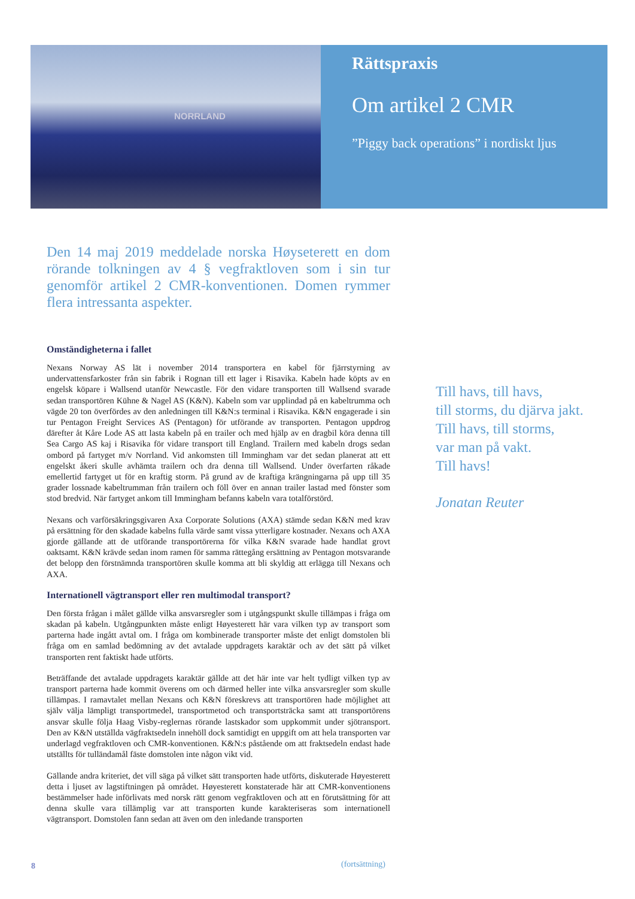NORRLAND
Rättspraxis
Om artikel 2 CMR
”Piggy back operations” i nordiskt ljus
Den 14 maj 2019 meddelade norska Høyseterett en dom rörande tolkningen av 4 § vegfraktloven som i sin tur genomför artikel 2 CMR-konventionen. Domen rymmer flera intressanta aspekter.
Omständigheterna i fallet
Nexans Norway AS lät i november 2014 transportera en kabel för fjärrstyrning av undervattensfarkoster från sin fabrik i Rognan till ett lager i Risavika. Kabeln hade köpts av en engelsk köpare i Wallsend utanför Newcastle. För den vidare transporten till Wallsend svarade sedan transportören Kühne & Nagel AS (K&N). Kabeln som var upplindad på en kabeltrumma och vägde 20 ton överfördes av den anledningen till K&N:s terminal i Risavika. K&N engagerade i sin tur Pentagon Freight Services AS (Pentagon) för utförande av transporten. Pentagon uppdrog därefter åt Kåre Lode AS att lasta kabeln på en trailer och med hjälp av en dragbil köra denna till Sea Cargo AS kaj i Risavika för vidare transport till England. Trailern med kabeln drogs sedan ombord på fartyget m/v Norrland. Vid ankomsten till Immingham var det sedan planerat att ett engelskt åkeri skulle avhämta trailern och dra denna till Wallsend. Under överfarten råkade emellertid fartyget ut för en kraftig storm. På grund av de kraftiga krängningarna på upp till 35 grader lossnade kabeltrumman från trailern och föll över en annan trailer lastad med fönster som stod bredvid. När fartyget ankom till Immingham befanns kabeln vara totalförstörd.
Nexans och varförsäkringsgivaren Axa Corporate Solutions (AXA) stämde sedan K&N med krav på ersättning för den skadade kabelns fulla värde samt vissa ytterligare kostnader. Nexans och AXA gjorde gällande att de utförande transportörerna för vilka K&N svarade hade handlat grovt oaktsamt. K&N krävde sedan inom ramen för samma rättegång ersättning av Pentagon motsvarande det belopp den förstnämnda transportören skulle komma att bli skyldig att erlägga till Nexans och AXA.
Internationell vägtransport eller ren multimodal transport?
Den första frågan i målet gällde vilka ansvarsregler som i utgångspunkt skulle tillämpas i fråga om skadan på kabeln. Utgångpunkten måste enligt Høyesterett här vara vilken typ av transport som parterna hade ingått avtal om. I fråga om kombinerade transporter måste det enligt domstolen bli fråga om en samlad bedömning av det avtalade uppdragets karaktär och av det sätt på vilket transporten rent faktiskt hade utförts.
Beträffande det avtalade uppdragets karaktär gällde att det här inte var helt tydligt vilken typ av transport parterna hade kommit överens om och därmed heller inte vilka ansvarsregler som skulle tillämpas. I ramavtalet mellan Nexans och K&N föreskrevs att transportören hade möjlighet att själv välja lämpligt transportmedel, transportmetod och transportsträcka samt att transportörens ansvar skulle följa Haag Visby-reglernas rörande lastskador som uppkommit under sjötransport. Den av K&N utställda vägfraktsedeln innehöll dock samtidigt en uppgift om att hela transporten var underlagd vegfraktloven och CMR-konventionen. K&N:s påstående om att fraktsedeln endast hade utställts för tulländamål fäste domstolen inte någon vikt vid.
Gällande andra kriteriet, det vill säga på vilket sätt transporten hade utförts, diskuterade Høyesterett detta i ljuset av lagstiftningen på området. Høyesterett konstaterade här att CMR-konventionens bestämmelser hade införlivats med norsk rätt genom vegfraktloven och att en förutsättning för att denna skulle vara tillämplig var att transporten kunde karakteriseras som internationell vägtransport. Domstolen fann sedan att även om den inledande transporten
Till havs, till havs,
till storms, du djärva jakt.
Till havs, till storms,
var man på vakt.
Till havs!
Jonatan Reuter
8 (fortsättning)